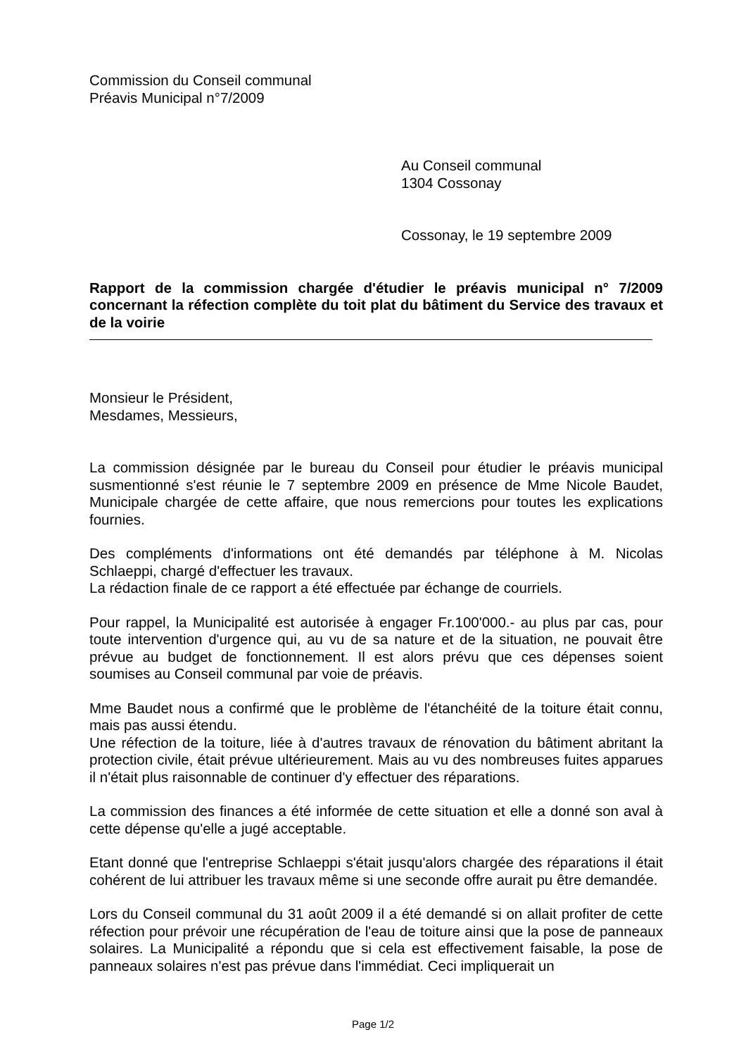Commission du Conseil communal
Préavis Municipal n°7/2009
Au Conseil communal
1304 Cossonay
Cossonay, le 19 septembre 2009
Rapport de la commission chargée d'étudier le préavis municipal n° 7/2009 concernant la réfection complète du toit plat du bâtiment du Service des travaux et de la voirie
Monsieur le Président,
Mesdames, Messieurs,
La commission désignée par le bureau du Conseil pour étudier le préavis municipal susmentionné s'est réunie le 7 septembre 2009 en présence de Mme Nicole Baudet, Municipale chargée de cette affaire, que nous remercions pour toutes les explications fournies.
Des compléments d'informations ont été demandés par téléphone à M. Nicolas Schlaeppi, chargé d'effectuer les travaux.
La rédaction finale de ce rapport a été effectuée par échange de courriels.
Pour rappel, la Municipalité est autorisée à engager Fr.100'000.- au plus par cas, pour toute intervention d'urgence qui, au vu de sa nature et de la situation, ne pouvait être prévue au budget de fonctionnement. Il est alors prévu que ces dépenses soient soumises au Conseil communal par voie de préavis.
Mme Baudet nous a confirmé que le problème de l'étanchéité de la toiture était connu, mais pas aussi étendu.
Une réfection de la toiture, liée à d'autres travaux de rénovation du bâtiment abritant la protection civile, était prévue ultérieurement. Mais au vu des nombreuses fuites apparues il n'était plus raisonnable de continuer d'y effectuer des réparations.
La commission des finances a été informée de cette situation et elle a donné son aval à cette dépense qu'elle a jugé acceptable.
Etant donné que l'entreprise Schlaeppi s'était jusqu'alors chargée des réparations il était cohérent de lui attribuer les travaux même si une seconde offre aurait pu être demandée.
Lors du Conseil communal du 31 août 2009 il a été demandé si on allait profiter de cette réfection pour prévoir une récupération de l'eau de toiture ainsi que la pose de panneaux solaires. La Municipalité a répondu que si cela est effectivement faisable, la pose de panneaux solaires n'est pas prévue dans l'immédiat. Ceci impliquerait un
Page 1/2